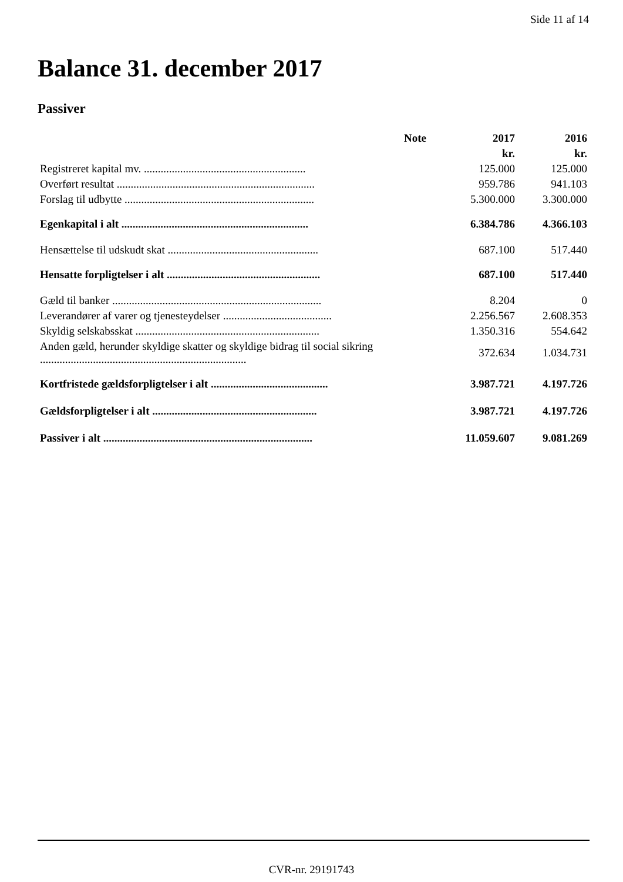Side 11 af 14
Balance 31. december 2017
Passiver
| | Note | 2017 | 2016 |
| --- | --- | --- | --- |
| | | kr. | kr. |
| Registreret kapital mv. .......................................................... | | 125.000 | 125.000 |
| Overført resultat ....................................................................... | | 959.786 | 941.103 |
| Forslag til udbytte .................................................................... | | 5.300.000 | 3.300.000 |
| Egenkapital i alt ................................................................... | | 6.384.786 | 4.366.103 |
| Hensættelse til udskudt skat ...................................................... | | 687.100 | 517.440 |
| Hensatte forpligtelser i alt ....................................................... | | 687.100 | 517.440 |
| Gæld til banker ........................................................................... | | 8.204 | 0 |
| Leverandører af varer og tjenesteydelser ....................................... | | 2.256.567 | 2.608.353 |
| Skyldig selskabsskat .................................................................. | | 1.350.316 | 554.642 |
| Anden gæld, herunder skyldige skatter og skyldige bidrag til social sikring .......................................................................... | | 372.634 | 1.034.731 |
| Kortfristede gældsforpligtelser i alt .......................................... | | 3.987.721 | 4.197.726 |
| Gældsforpligtelser i alt ........................................................... | | 3.987.721 | 4.197.726 |
| Passiver i alt ........................................................................... | | 11.059.607 | 9.081.269 |
CVR-nr. 29191743